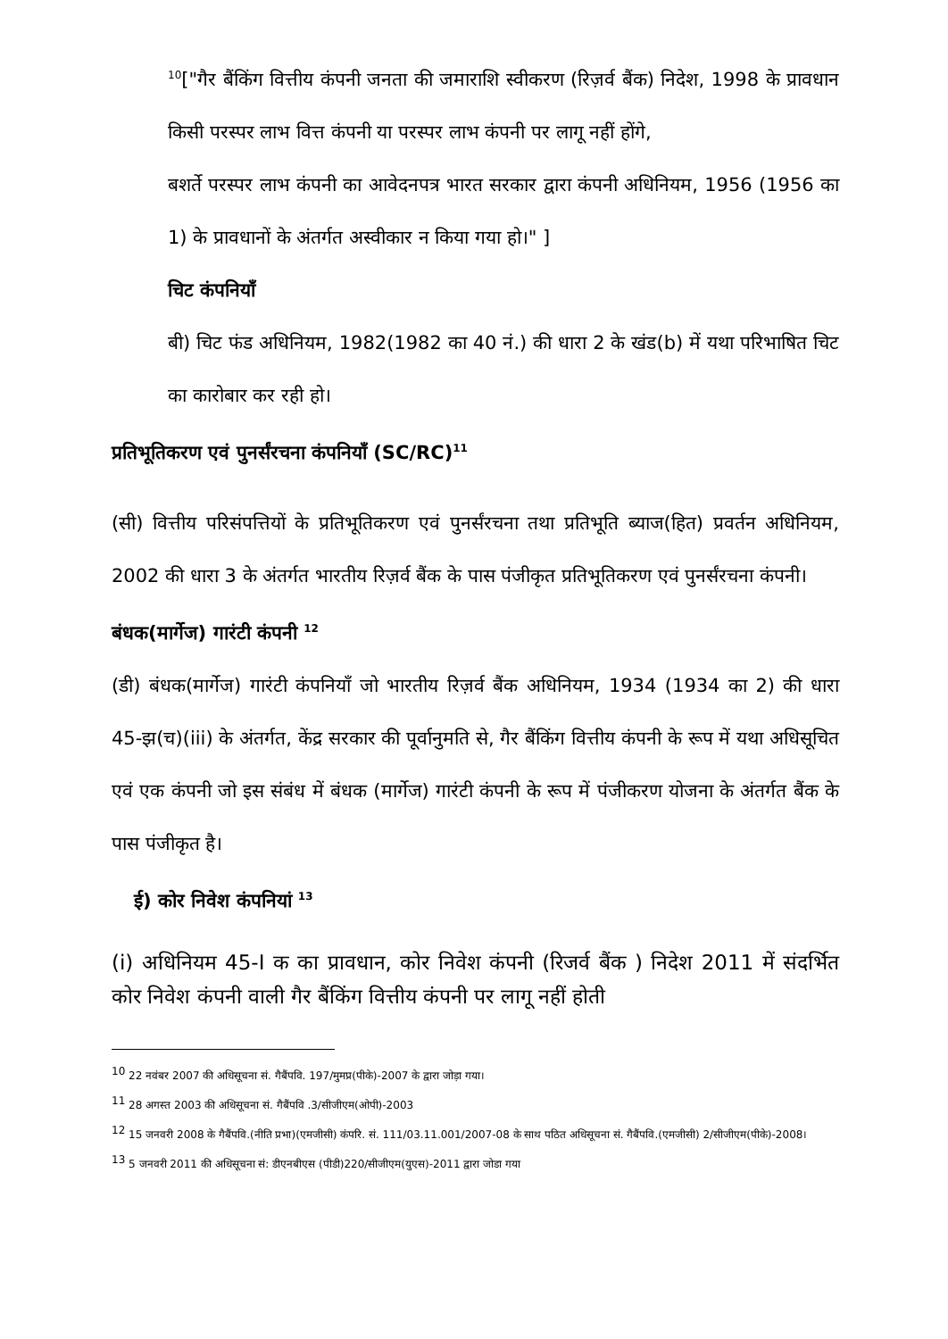<sup>10</sup> ["गैर बैंकिंग वित्तीय कंपनी जनता की जमाराशि स्वीकरण (रिज़र्व बैंक) निदेश, 1998 के प्रावधान किसी परस्पर लाभ वित्त कंपनी या परस्पर लाभ कंपनी पर लागू नहीं होंगे,
बशर्ते परस्पर लाभ कंपनी का आवेदनपत्र भारत सरकार द्वारा कंपनी अधिनियम, 1956 (1956 का 1) के प्रावधानों के अंतर्गत अस्वीकार न किया गया हो।" ]
चिट कंपनियाँ
बी) चिट फंड अधिनियम, 1982(1982 का 40 नं.) की धारा 2 के खंड(b) में यथा परिभाषित चिट का कारोबार कर रही हो।
प्रतिभूतिकरण एवं पुनर्संरचना कंपनियाँ (SC/RC)<sup>11</sup>
(सी) वित्तीय परिसंपत्तियों के प्रतिभूतिकरण एवं पुनर्संरचना तथा प्रतिभूति ब्याज(हित) प्रवर्तन अधिनियम, 2002 की धारा 3 के अंतर्गत भारतीय रिज़र्व बैंक के पास पंजीकृत प्रतिभूतिकरण एवं पुनर्संरचना कंपनी।
बंधक(मार्गेज) गारंटी कंपनी <sup>12</sup>
(डी) बंधक(मार्गेज) गारंटी कंपनियाँ जो भारतीय रिज़र्व बैंक अधिनियम, 1934 (1934 का 2) की धारा 45-झ(च)(iii) के अंतर्गत, केंद्र सरकार की पूर्वानुमति से, गैर बैंकिंग वित्तीय कंपनी के रूप में यथा अधिसूचित एवं एक कंपनी जो इस संबंध में बंधक (मार्गेज) गारंटी कंपनी के रूप में पंजीकरण योजना के अंतर्गत बैंक के पास पंजीकृत है।
ई) कोर निवेश कंपनियां <sup>13</sup>
(i) अधिनियम 45-I क का प्रावधान, कोर निवेश कंपनी (रिजर्व बैंक ) निदेश 2011 में संदर्भित कोर निवेश कंपनी वाली गैर बैंकिंग वित्तीय कंपनी पर लागू नहीं होती
<sup>10</sup> 22 नवंबर 2007 की अधिसूचना सं. गैबैंपवि. 197/मुमप्र(पीके)-2007 के द्वारा जोड़ा गया।
<sup>11</sup> 28 अगस्त 2003 की अधिसूचना सं. गैबैंपवि .3/सीजीएम(ओपी)-2003
<sup>12</sup> 15 जनवरी 2008 के गैबैंपवि.(नीति प्रभा)(एमजीसी) कंपरि. सं. 111/03.11.001/2007-08 के साथ पठित अधिसूचना सं. गैबैंपवि.(एमजीसी) 2/सीजीएम(पीके)-2008।
<sup>13</sup> 5 जनवरी 2011 की अधिसूचना सं: डीएनबीएस (पीडी)220/सीजीएम(युएस)-2011 द्वारा जोडा गया